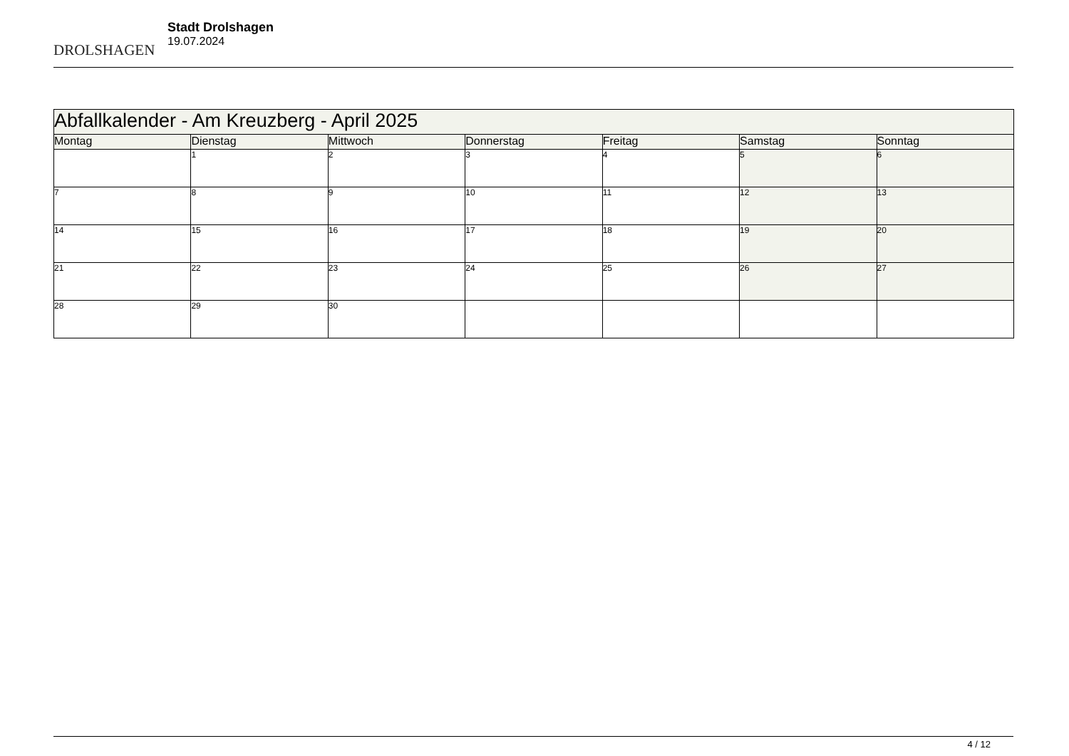DROLSHAGEN
Stadt Drolshagen
19.07.2024
| Abfallkalender - Am Kreuzberg - April 2025 | | | | | | |
| --- | --- | --- | --- | --- | --- | --- |
| Montag | Dienstag | Mittwoch | Donnerstag | Freitag | Samstag | Sonntag |
| | 1 | 2 | 3 | 4 | 5 | 6 |
| 7 | 8 | 9 | 10 | 11 | 12 | 13 |
| 14 | 15 | 16 | 17 | 18 | 19 | 20 |
| 21 | 22 | 23 | 24 | 25 | 26 | 27 |
| 28 | 29 | 30 | | | | |
4 / 12